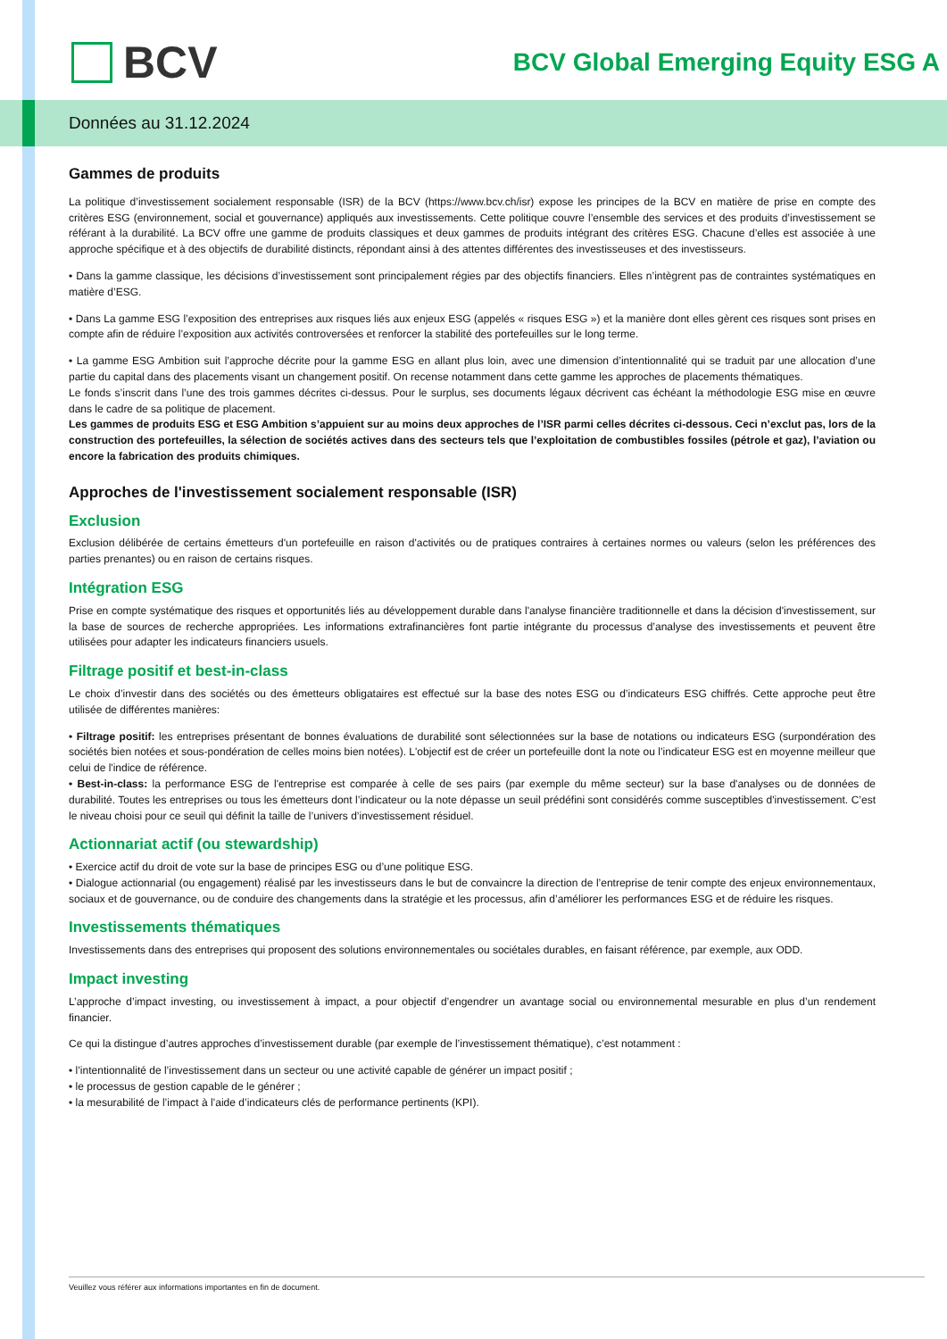BCV
BCV Global Emerging Equity ESG A
Données au 31.12.2024
Gammes de produits
La politique d’investissement socialement responsable (ISR) de la BCV (https://www.bcv.ch/isr) expose les principes de la BCV en matière de prise en compte des critères ESG (environnement, social et gouvernance) appliqués aux investissements. Cette politique couvre l’ensemble des services et des produits d’investissement se référant à la durabilité. La BCV offre une gamme de produits classiques et deux gammes de produits intégrant des critères ESG. Chacune d’elles est associée à une approche spécifique et à des objectifs de durabilité distincts, répondant ainsi à des attentes différentes des investisseuses et des investisseurs.
• Dans la gamme classique, les décisions d’investissement sont principalement régies par des objectifs financiers. Elles n’intègrent pas de contraintes systématiques en matière d’ESG.
• Dans La gamme ESG l’exposition des entreprises aux risques liés aux enjeux ESG (appelés « risques ESG ») et la manière dont elles gèrent ces risques sont prises en compte afin de réduire l’exposition aux activités controversées et renforcer la stabilité des portefeuilles sur le long terme.
• La gamme ESG Ambition suit l’approche décrite pour la gamme ESG en allant plus loin, avec une dimension d’intentionnalité qui se traduit par une allocation d’une partie du capital dans des placements visant un changement positif. On recense notamment dans cette gamme les approches de placements thématiques.
Le fonds s’inscrit dans l’une des trois gammes décrites ci-dessus. Pour le surplus, ses documents légaux décrivent cas échéant la méthodologie ESG mise en œuvre dans le cadre de sa politique de placement.
Les gammes de produits ESG et ESG Ambition s’appuient sur au moins deux approches de l’ISR parmi celles décrites ci-dessous. Ceci n’exclut pas, lors de la construction des portefeuilles, la sélection de sociétés actives dans des secteurs tels que l’exploitation de combustibles fossiles (pétrole et gaz), l’aviation ou encore la fabrication des produits chimiques.
Approches de l'investissement socialement responsable (ISR)
Exclusion
Exclusion délibérée de certains émetteurs d'un portefeuille en raison d'activités ou de pratiques contraires à certaines normes ou valeurs (selon les préférences des parties prenantes) ou en raison de certains risques.
Intégration ESG
Prise en compte systématique des risques et opportunités liés au développement durable dans l'analyse financière traditionnelle et dans la décision d'investissement, sur la base de sources de recherche appropriées. Les informations extrafinancières font partie intégrante du processus d’analyse des investissements et peuvent être utilisées pour adapter les indicateurs financiers usuels.
Filtrage positif et best-in-class
Le choix d’investir dans des sociétés ou des émetteurs obligataires est effectué sur la base des notes ESG ou d’indicateurs ESG chiffrés. Cette approche peut être utilisée de différentes manières:
• Filtrage positif: les entreprises présentant de bonnes évaluations de durabilité sont sélectionnées sur la base de notations ou indicateurs ESG (surpondération des sociétés bien notées et sous-pondération de celles moins bien notées). L'objectif est de créer un portefeuille dont la note ou l’indicateur ESG est en moyenne meilleur que celui de l'indice de référence.
• Best-in-class: la performance ESG de l'entreprise est comparée à celle de ses pairs (par exemple du même secteur) sur la base d'analyses ou de données de durabilité. Toutes les entreprises ou tous les émetteurs dont l’indicateur ou la note dépasse un seuil prédéfini sont considérés comme susceptibles d'investissement. C’est le niveau choisi pour ce seuil qui définit la taille de l’univers d’investissement résiduel.
Actionnariat actif (ou stewardship)
• Exercice actif du droit de vote sur la base de principes ESG ou d’une politique ESG.
• Dialogue actionnarial (ou engagement) réalisé par les investisseurs dans le but de convaincre la direction de l’entreprise de tenir compte des enjeux environnementaux, sociaux et de gouvernance, ou de conduire des changements dans la stratégie et les processus, afin d’améliorer les performances ESG et de réduire les risques.
Investissements thématiques
Investissements dans des entreprises qui proposent des solutions environnementales ou sociétales durables, en faisant référence, par exemple, aux ODD.
Impact investing
L’approche d’impact investing, ou investissement à impact, a pour objectif d’engendrer un avantage social ou environnemental mesurable en plus d’un rendement financier.
Ce qui la distingue d’autres approches d’investissement durable (par exemple de l’investissement thématique), c’est notamment :
• l’intentionnalité de l’investissement dans un secteur ou une activité capable de générer un impact positif ;
• le processus de gestion capable de le générer ;
• la mesurabilité de l’impact à l’aide d’indicateurs clés de performance pertinents (KPI).
Veuillez vous référer aux informations importantes en fin de document.